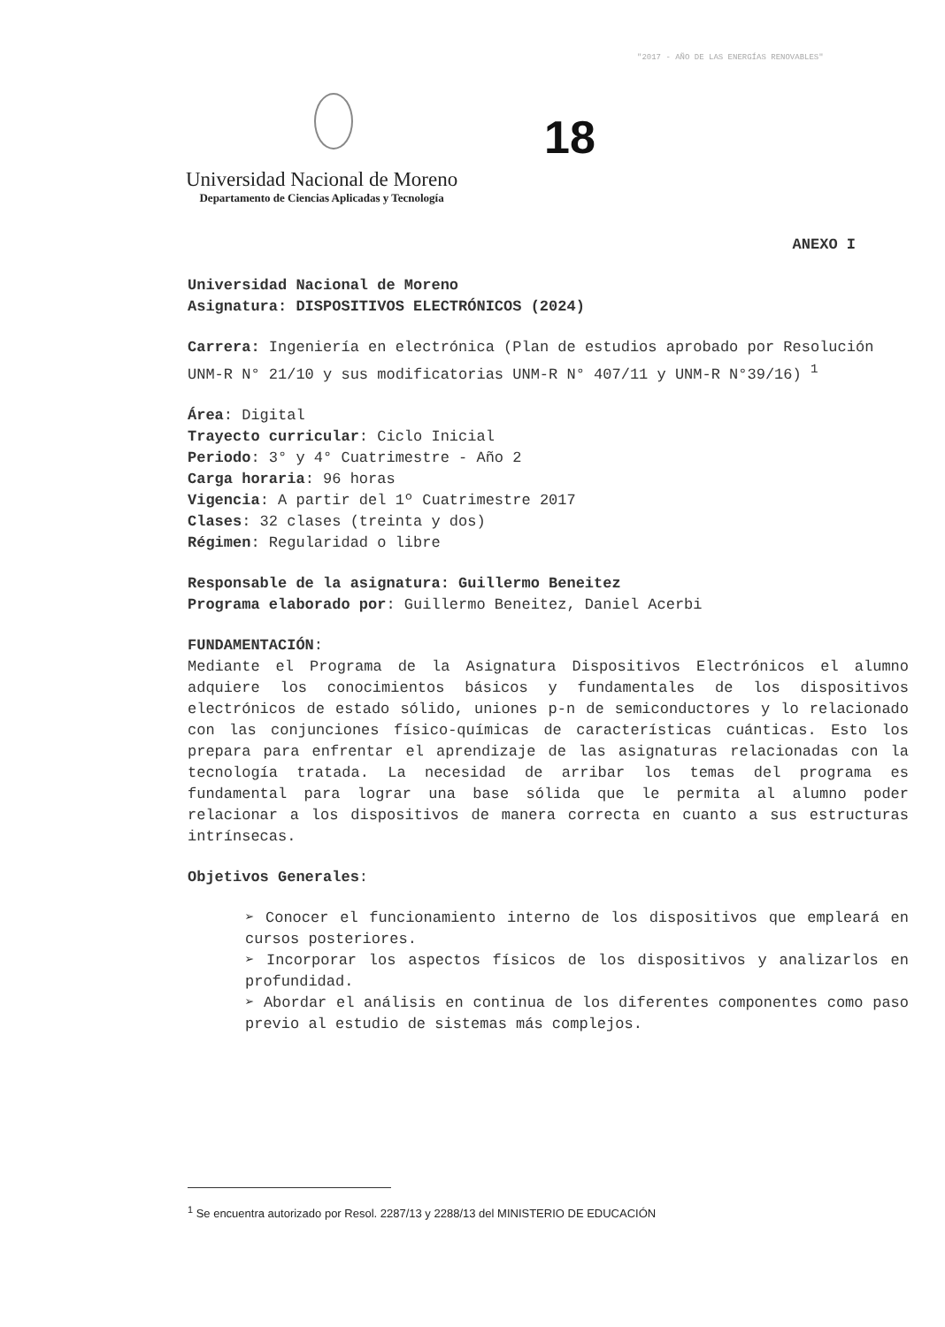"2017 - AÑO DE LAS ENERGÍAS RENOVABLES"
18
Universidad Nacional de Moreno
Departamento de Ciencias Aplicadas y Tecnología
ANEXO I
Universidad Nacional de Moreno
Asignatura: DISPOSITIVOS ELECTRÓNICOS (2024)
Carrera: Ingeniería en electrónica (Plan de estudios aprobado por Resolución UNM-R N° 21/10 y sus modificatorias UNM-R N° 407/11 y UNM-R N°39/16) <sup>1</sup>
Área: Digital
Trayecto curricular: Ciclo Inicial
Periodo: 3° y 4° Cuatrimestre - Año 2
Carga horaria: 96 horas
Vigencia: A partir del 1º Cuatrimestre 2017
Clases: 32 clases (treinta y dos)
Régimen: Regularidad o libre
Responsable de la asignatura: Guillermo Beneitez
Programa elaborado por: Guillermo Beneitez, Daniel Acerbi
FUNDAMENTACIÓN:
Mediante el Programa de la Asignatura Dispositivos Electrónicos el alumno adquiere los conocimientos básicos y fundamentales de los dispositivos electrónicos de estado sólido, uniones p-n de semiconductores y lo relacionado con las conjunciones físico-químicas de características cuánticas. Esto los prepara para enfrentar el aprendizaje de las asignaturas relacionadas con la tecnología tratada. La necesidad de arribar los temas del programa es fundamental para lograr una base sólida que le permita al alumno poder relacionar a los dispositivos de manera correcta en cuanto a sus estructuras intrínsecas.
Objetivos Generales:
➢ Conocer el funcionamiento interno de los dispositivos que empleará en cursos posteriores.
➢ Incorporar los aspectos físicos de los dispositivos y analizarlos en profundidad.
➢ Abordar el análisis en continua de los diferentes componentes como paso previo al estudio de sistemas más complejos.
<sup>1</sup> Se encuentra autorizado por Resol. 2287/13 y 2288/13 del MINISTERIO DE EDUCACIÓN